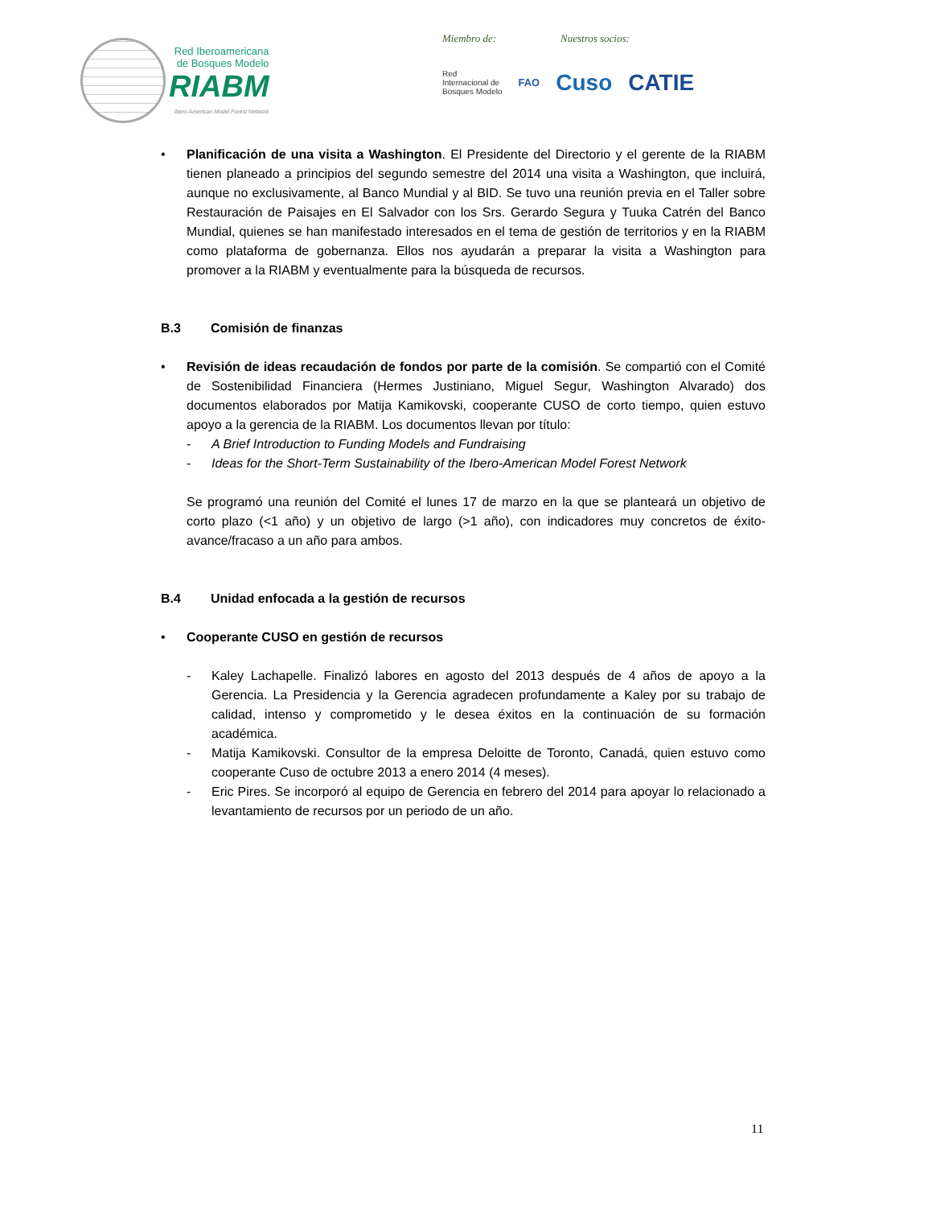Red Iberoamericana
de Bosques Modelo
RIABM
Ibero-American Model Forest Network
Miembro de: Nuestros socios:
Red
Internacional de
Bosques Modelo FAO Cuso CATIE
• Planificación de una visita a Washington. El Presidente del Directorio y el gerente de la RIABM tienen planeado a principios del segundo semestre del 2014 una visita a Washington, que incluirá, aunque no exclusivamente, al Banco Mundial y al BID. Se tuvo una reunión previa en el Taller sobre Restauración de Paisajes en El Salvador con los Srs. Gerardo Segura y Tuuka Catrén del Banco Mundial, quienes se han manifestado interesados en el tema de gestión de territorios y en la RIABM como plataforma de gobernanza. Ellos nos ayudarán a preparar la visita a Washington para promover a la RIABM y eventualmente para la búsqueda de recursos.
B.3 Comisión de finanzas
• Revisión de ideas recaudación de fondos por parte de la comisión. Se compartió con el Comité de Sostenibilidad Financiera (Hermes Justiniano, Miguel Segur, Washington Alvarado) dos documentos elaborados por Matija Kamikovski, cooperante CUSO de corto tiempo, quien estuvo apoyo a la gerencia de la RIABM. Los documentos llevan por título:
- A Brief Introduction to Funding Models and Fundraising
- Ideas for the Short-Term Sustainability of the Ibero-American Model Forest Network
Se programó una reunión del Comité el lunes 17 de marzo en la que se planteará un objetivo de corto plazo (<1 año) y un objetivo de largo (>1 año), con indicadores muy concretos de éxito-avance/fracaso a un año para ambos.
B.4 Unidad enfocada a la gestión de recursos
• Cooperante CUSO en gestión de recursos
- Kaley Lachapelle. Finalizó labores en agosto del 2013 después de 4 años de apoyo a la Gerencia. La Presidencia y la Gerencia agradecen profundamente a Kaley por su trabajo de calidad, intenso y comprometido y le desea éxitos en la continuación de su formación académica.
- Matija Kamikovski. Consultor de la empresa Deloitte de Toronto, Canadá, quien estuvo como cooperante Cuso de octubre 2013 a enero 2014 (4 meses).
- Eric Pires. Se incorporó al equipo de Gerencia en febrero del 2014 para apoyar lo relacionado a levantamiento de recursos por un periodo de un año.
11